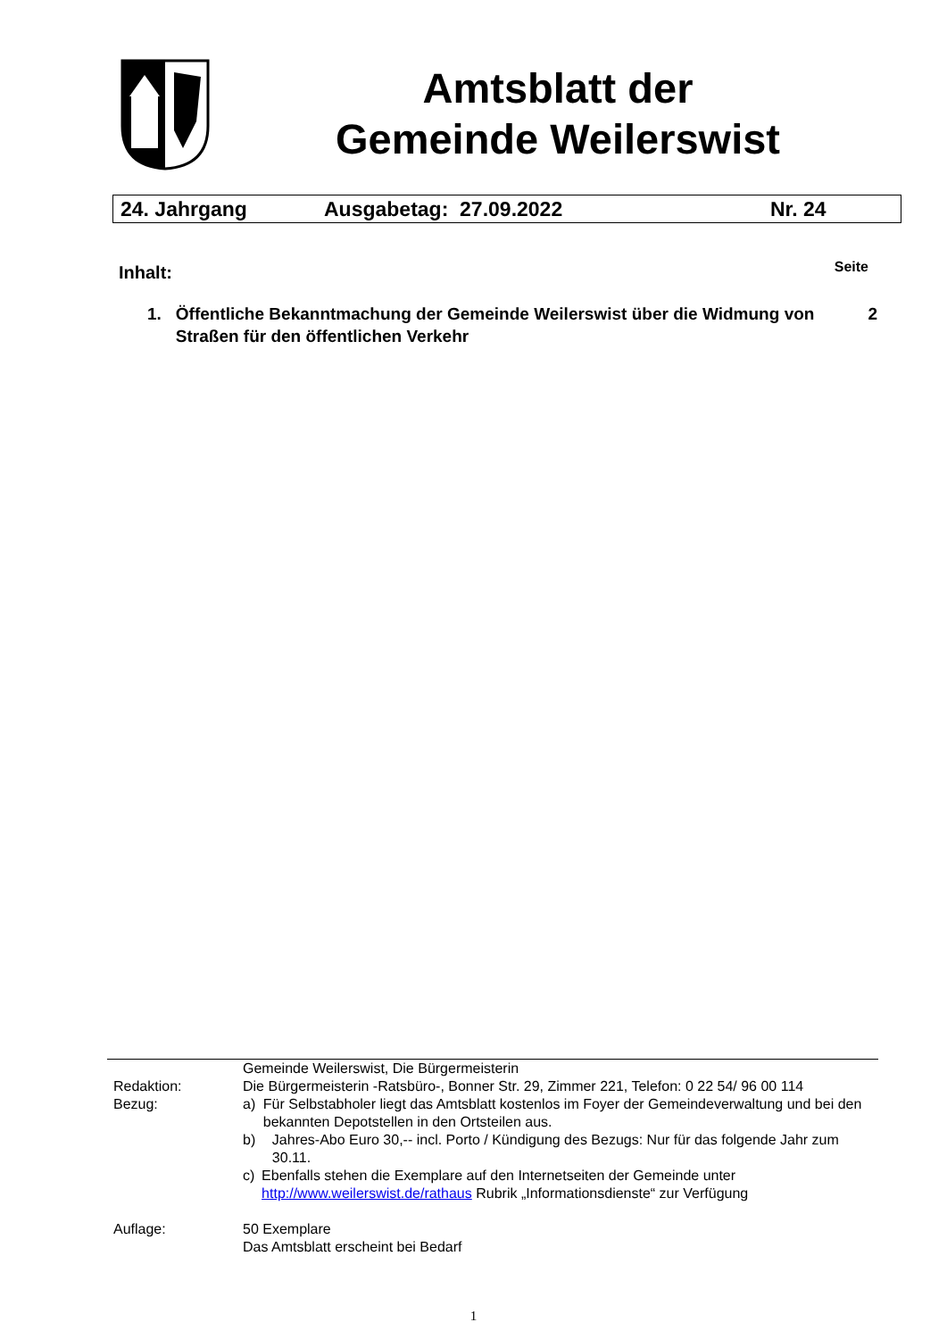Amtsblatt der
Gemeinde Weilerswist
24. Jahrgang Ausgabetag: 27.09.2022 Nr. 24
Inhalt: Seite
1. Öffentliche Bekanntmachung der Gemeinde Weilerswist über die Widmung von Straßen für den öffentlichen Verkehr 2
Gemeinde Weilerswist, Die Bürgermeisterin
Redaktion: Die Bürgermeisterin -Ratsbüro-, Bonner Str. 29, Zimmer 221, Telefon: 0 22 54/ 96 00 114
Bezug: a) Für Selbstabholer liegt das Amtsblatt kostenlos im Foyer der Gemeindeverwaltung und bei den bekannten Depotstellen in den Ortsteilen aus.
b) Jahres-Abo Euro 30,-- incl. Porto / Kündigung des Bezugs: Nur für das folgende Jahr zum 30.11.
c) Ebenfalls stehen die Exemplare auf den Internetseiten der Gemeinde unter http://www.weilerswist.de/rathaus Rubrik „Informationsdienste“ zur Verfügung
Auflage: 50 Exemplare
Das Amtsblatt erscheint bei Bedarf
1